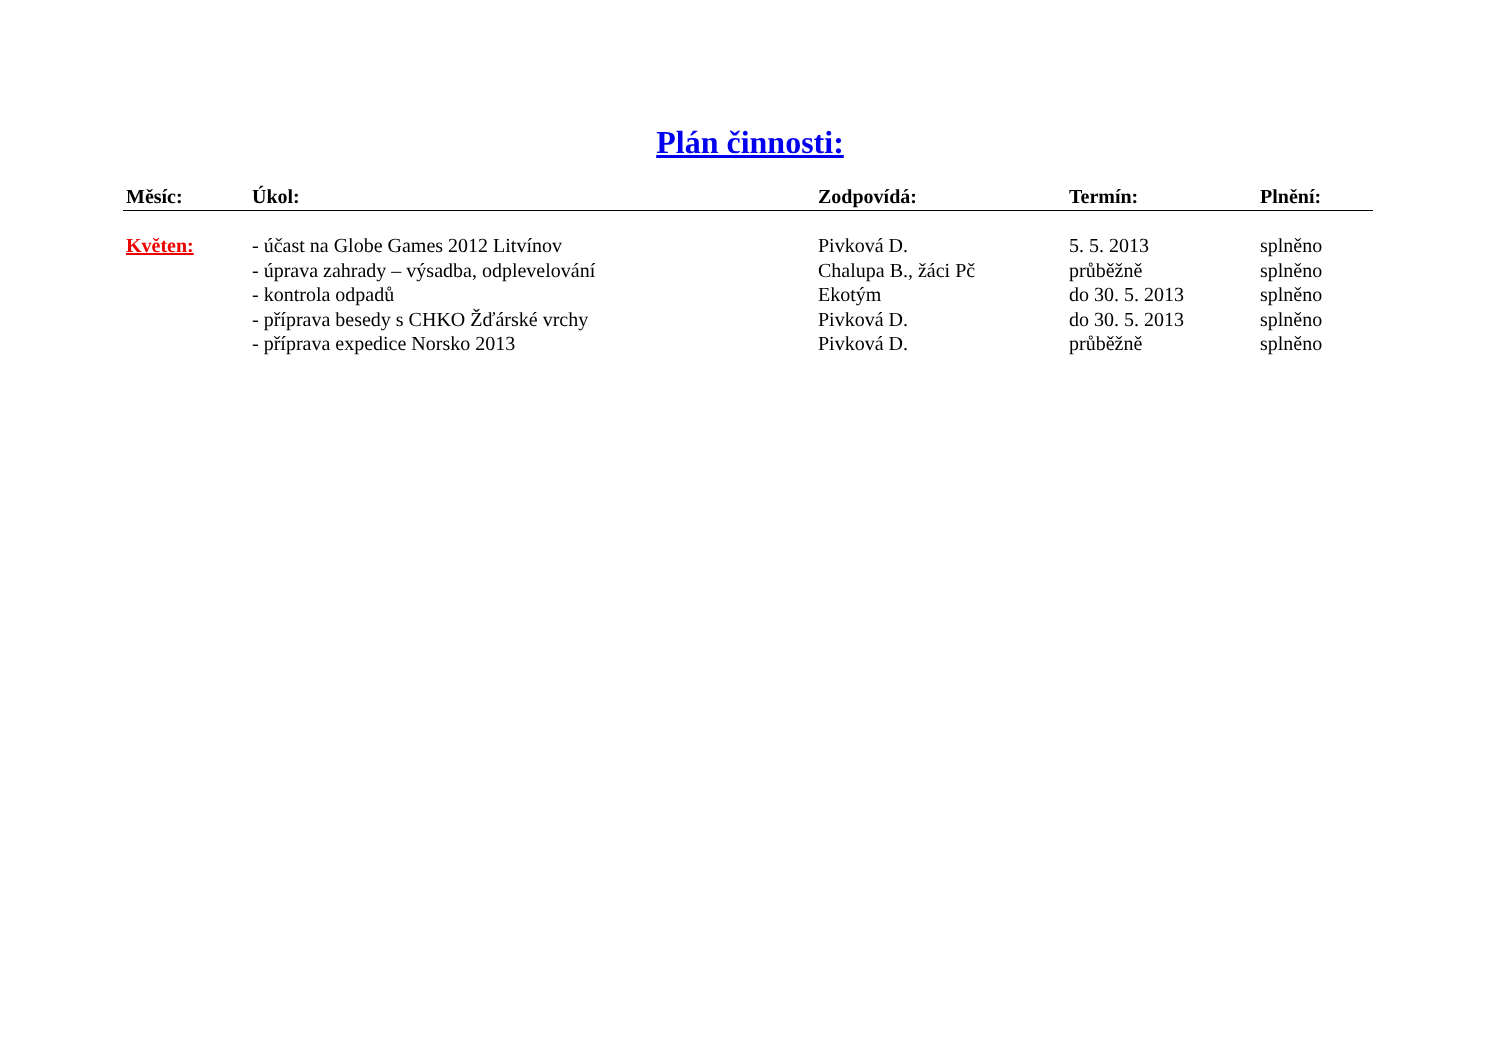Plán činnosti:
| Měsíc: | Úkol: | Zodpovídá: | Termín: | Plnění: |
| --- | --- | --- | --- | --- |
| Květen: | - účast na Globe Games 2012 Litvínov | Pivková D. | 5. 5. 2013 | splněno |
| | - úprava zahrady – výsadba, odplevelování | Chalupa B., žáci Pč | průběžně | splněno |
| | - kontrola odpadů | Ekotým | do 30. 5. 2013 | splněno |
| | - příprava besedy s CHKO Žďárské vrchy | Pivková D. | do 30. 5. 2013 | splněno |
| | - příprava expedice Norsko 2013 | Pivková D. | průběžně | splněno |